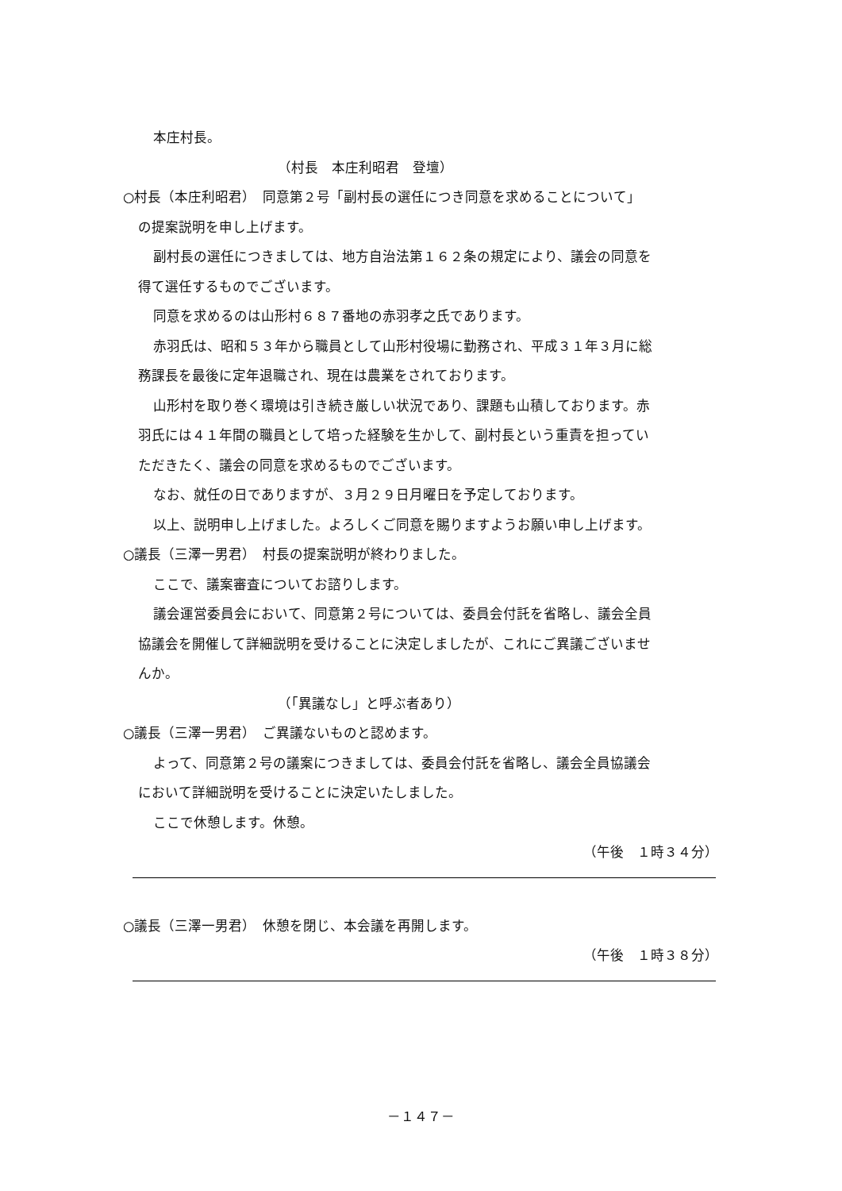本庄村長。
（村長　本庄利昭君　登壇）
○村長（本庄利昭君）　同意第２号「副村長の選任につき同意を求めることについて」
の提案説明を申し上げます。
副村長の選任につきましては、地方自治法第１６２条の規定により、議会の同意を
得て選任するものでございます。
同意を求めるのは山形村６８７番地の赤羽孝之氏であります。
赤羽氏は、昭和５３年から職員として山形村役場に勤務され、平成３１年３月に総
務課長を最後に定年退職され、現在は農業をされております。
山形村を取り巻く環境は引き続き厳しい状況であり、課題も山積しております。赤
羽氏には４１年間の職員として培った経験を生かして、副村長という重責を担ってい
ただきたく、議会の同意を求めるものでございます。
なお、就任の日でありますが、３月２９日月曜日を予定しております。
以上、説明申し上げました。よろしくご同意を賜りますようお願い申し上げます。
○議長（三澤一男君）　村長の提案説明が終わりました。
ここで、議案審査についてお諮りします。
議会運営委員会において、同意第２号については、委員会付託を省略し、議会全員
協議会を開催して詳細説明を受けることに決定しましたが、これにご異議ございませ
んか。
（「異議なし」と呼ぶ者あり）
○議長（三澤一男君）　ご異議ないものと認めます。
よって、同意第２号の議案につきましては、委員会付託を省略し、議会全員協議会
において詳細説明を受けることに決定いたしました。
ここで休憩します。休憩。
（午後　１時３４分）
○議長（三澤一男君）　休憩を閉じ、本会議を再開します。
（午後　１時３８分）
－１４７－